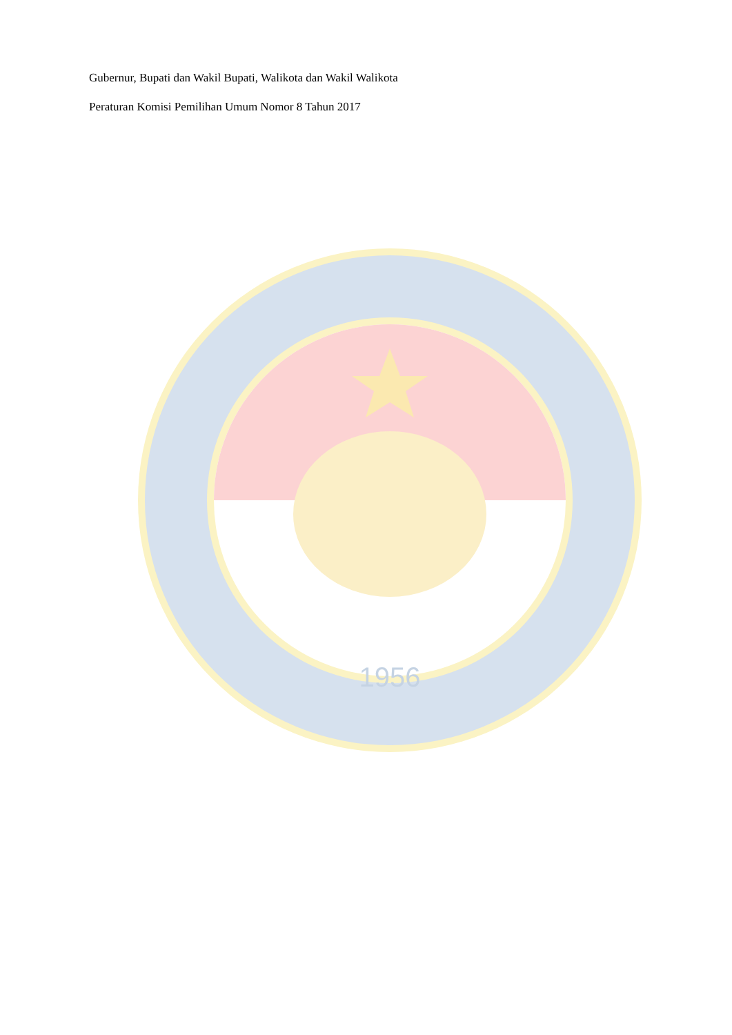1956
Gubernur, Bupati dan Wakil Bupati, Walikota dan Wakil Walikota
Peraturan Komisi Pemilihan Umum Nomor 8 Tahun 2017